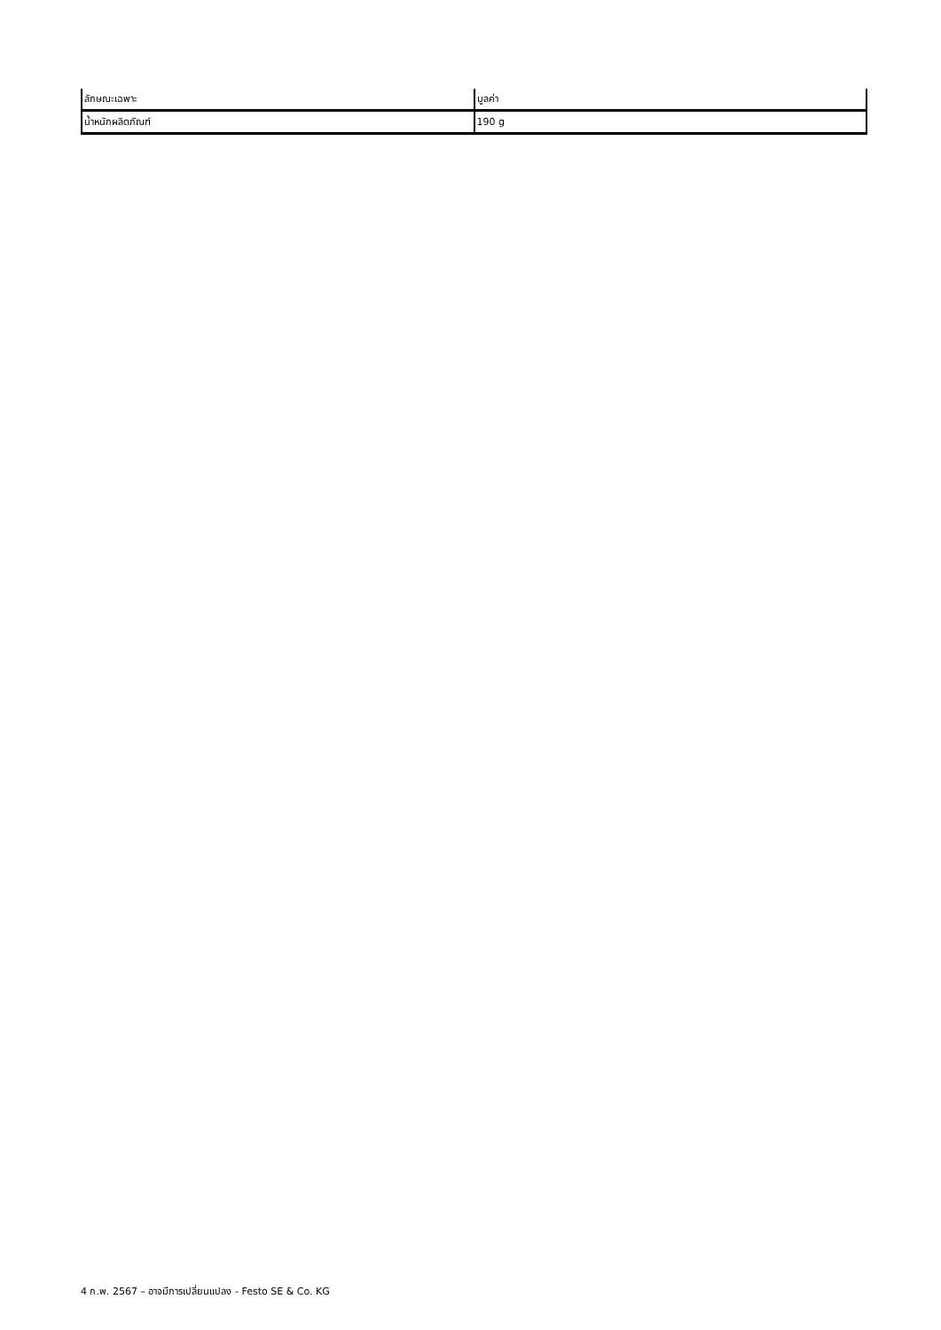| ลักษณะเฉพาะ | มูลค่า |
| --- | --- |
| น้ำหนักผลิตภัณฑ์ | 190 g |
4 ก.พ. 2567 – อาจมีการเปลี่ยนแปลง - Festo SE & Co. KG